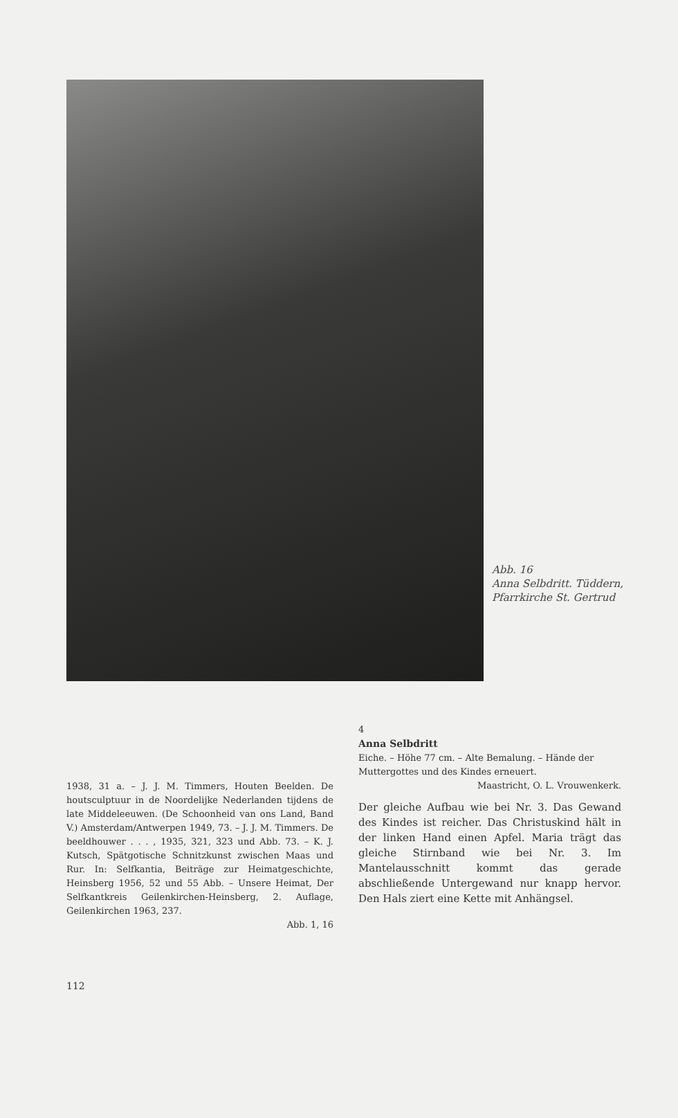Abb. 16
Anna Selbdritt. Tüddern,
Pfarrkirche St. Gertrud
1938, 31 a. – J. J. M. Timmers, Houten Beelden. De houtsculptuur in de Noordelijke Nederlanden tijdens de late Middeleeuwen. (De Schoonheid van ons Land, Band V.) Amsterdam/Antwerpen 1949, 73. – J. J. M. Timmers. De beeldhouwer . . . , 1935, 321, 323 und Abb. 73. – K. J. Kutsch, Spätgotische Schnitzkunst zwischen Maas und Rur. In: Selfkantia, Beiträge zur Heimatgeschichte, Heinsberg 1956, 52 und 55 Abb. – Unsere Heimat, Der Selfkantkreis Geilenkirchen-Heinsberg, 2. Auflage, Geilenkirchen 1963, 237.
Abb. 1, 16
4
Anna Selbdritt
Eiche. – Höhe 77 cm. – Alte Bemalung. – Hände der Muttergottes und des Kindes erneuert.
Maastricht, O. L. Vrouwenkerk.
Der gleiche Aufbau wie bei Nr. 3. Das Gewand des Kindes ist reicher. Das Christuskind hält in der linken Hand einen Apfel. Maria trägt das gleiche Stirnband wie bei Nr. 3. Im Mantelausschnitt kommt das gerade abschließende Untergewand nur knapp hervor. Den Hals ziert eine Kette mit Anhängsel.
112